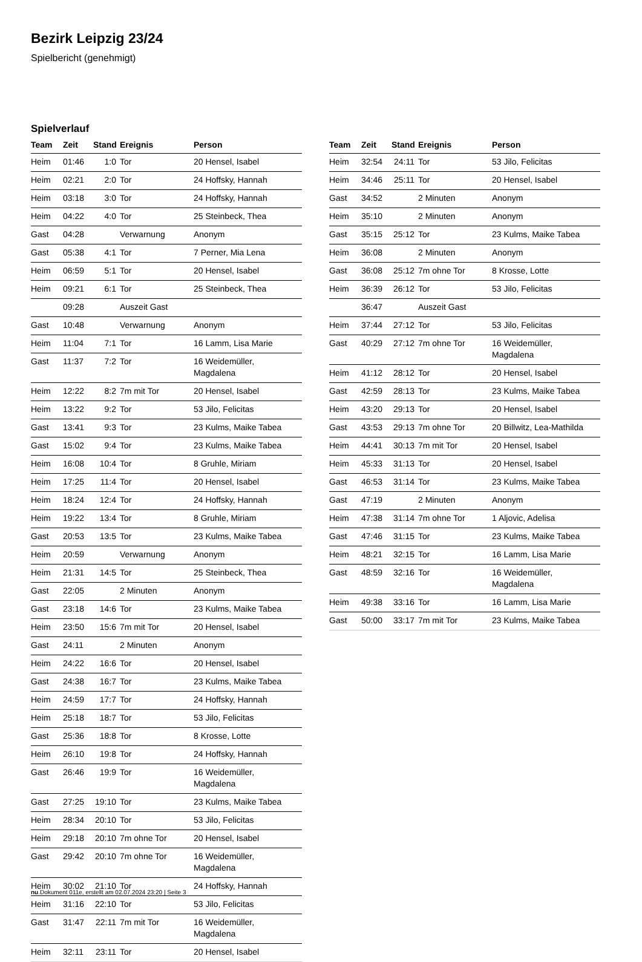Bezirk Leipzig 23/24
Spielbericht (genehmigt)
Spielverlauf
| Team | Zeit | Stand | Ereignis | Person |
| --- | --- | --- | --- | --- |
| Heim | 01:46 | 1:0 | Tor | 20 Hensel, Isabel |
| Heim | 02:21 | 2:0 | Tor | 24 Hoffsky, Hannah |
| Heim | 03:18 | 3:0 | Tor | 24 Hoffsky, Hannah |
| Heim | 04:22 | 4:0 | Tor | 25 Steinbeck, Thea |
| Gast | 04:28 | | Verwarnung | Anonym |
| Gast | 05:38 | 4:1 | Tor | 7 Perner, Mia Lena |
| Heim | 06:59 | 5:1 | Tor | 20 Hensel, Isabel |
| Heim | 09:21 | 6:1 | Tor | 25 Steinbeck, Thea |
| | 09:28 | | Auszeit Gast | |
| Gast | 10:48 | | Verwarnung | Anonym |
| Heim | 11:04 | 7:1 | Tor | 16 Lamm, Lisa Marie |
| Gast | 11:37 | 7:2 | Tor | 16 Weidemüller, Magdalena |
| Heim | 12:22 | 8:2 | 7m mit Tor | 20 Hensel, Isabel |
| Heim | 13:22 | 9:2 | Tor | 53 Jilo, Felicitas |
| Gast | 13:41 | 9:3 | Tor | 23 Kulms, Maike Tabea |
| Gast | 15:02 | 9:4 | Tor | 23 Kulms, Maike Tabea |
| Heim | 16:08 | 10:4 | Tor | 8 Gruhle, Miriam |
| Heim | 17:25 | 11:4 | Tor | 20 Hensel, Isabel |
| Heim | 18:24 | 12:4 | Tor | 24 Hoffsky, Hannah |
| Heim | 19:22 | 13:4 | Tor | 8 Gruhle, Miriam |
| Gast | 20:53 | 13:5 | Tor | 23 Kulms, Maike Tabea |
| Heim | 20:59 | | Verwarnung | Anonym |
| Heim | 21:31 | 14:5 | Tor | 25 Steinbeck, Thea |
| Gast | 22:05 | | 2 Minuten | Anonym |
| Gast | 23:18 | 14:6 | Tor | 23 Kulms, Maike Tabea |
| Heim | 23:50 | 15:6 | 7m mit Tor | 20 Hensel, Isabel |
| Gast | 24:11 | | 2 Minuten | Anonym |
| Heim | 24:22 | 16:6 | Tor | 20 Hensel, Isabel |
| Gast | 24:38 | 16:7 | Tor | 23 Kulms, Maike Tabea |
| Heim | 24:59 | 17:7 | Tor | 24 Hoffsky, Hannah |
| Heim | 25:18 | 18:7 | Tor | 53 Jilo, Felicitas |
| Gast | 25:36 | 18:8 | Tor | 8 Krosse, Lotte |
| Heim | 26:10 | 19:8 | Tor | 24 Hoffsky, Hannah |
| Gast | 26:46 | 19:9 | Tor | 16 Weidemüller, Magdalena |
| Gast | 27:25 | 19:10 | Tor | 23 Kulms, Maike Tabea |
| Heim | 28:34 | 20:10 | Tor | 53 Jilo, Felicitas |
| Heim | 29:18 | 20:10 | 7m ohne Tor | 20 Hensel, Isabel |
| Gast | 29:42 | 20:10 | 7m ohne Tor | 16 Weidemüller, Magdalena |
| Heim | 30:02 | 21:10 | Tor | 24 Hoffsky, Hannah |
| Heim | 31:16 | 22:10 | Tor | 53 Jilo, Felicitas |
| Gast | 31:47 | 22:11 | 7m mit Tor | 16 Weidemüller, Magdalena |
| Heim | 32:11 | 23:11 | Tor | 20 Hensel, Isabel |
| Team | Zeit | Stand | Ereignis | Person |
| --- | --- | --- | --- | --- |
| Heim | 32:54 | 24:11 | Tor | 53 Jilo, Felicitas |
| Heim | 34:46 | 25:11 | Tor | 20 Hensel, Isabel |
| Gast | 34:52 | | 2 Minuten | Anonym |
| Heim | 35:10 | | 2 Minuten | Anonym |
| Gast | 35:15 | 25:12 | Tor | 23 Kulms, Maike Tabea |
| Heim | 36:08 | | 2 Minuten | Anonym |
| Gast | 36:08 | 25:12 | 7m ohne Tor | 8 Krosse, Lotte |
| Heim | 36:39 | 26:12 | Tor | 53 Jilo, Felicitas |
| | 36:47 | | Auszeit Gast | |
| Heim | 37:44 | 27:12 | Tor | 53 Jilo, Felicitas |
| Gast | 40:29 | 27:12 | 7m ohne Tor | 16 Weidemüller, Magdalena |
| Heim | 41:12 | 28:12 | Tor | 20 Hensel, Isabel |
| Gast | 42:59 | 28:13 | Tor | 23 Kulms, Maike Tabea |
| Heim | 43:20 | 29:13 | Tor | 20 Hensel, Isabel |
| Gast | 43:53 | 29:13 | 7m ohne Tor | 20 Billwitz, Lea-Mathilda |
| Heim | 44:41 | 30:13 | 7m mit Tor | 20 Hensel, Isabel |
| Heim | 45:33 | 31:13 | Tor | 20 Hensel, Isabel |
| Gast | 46:53 | 31:14 | Tor | 23 Kulms, Maike Tabea |
| Gast | 47:19 | | 2 Minuten | Anonym |
| Heim | 47:38 | 31:14 | 7m ohne Tor | 1 Aljovic, Adelisa |
| Gast | 47:46 | 31:15 | Tor | 23 Kulms, Maike Tabea |
| Heim | 48:21 | 32:15 | Tor | 16 Lamm, Lisa Marie |
| Gast | 48:59 | 32:16 | Tor | 16 Weidemüller, Magdalena |
| Heim | 49:38 | 33:16 | Tor | 16 Lamm, Lisa Marie |
| Gast | 50:00 | 33:17 | 7m mit Tor | 23 Kulms, Maike Tabea |
nu.Dokument 011e, erstellt am 02.07.2024 23:20 | Seite 3